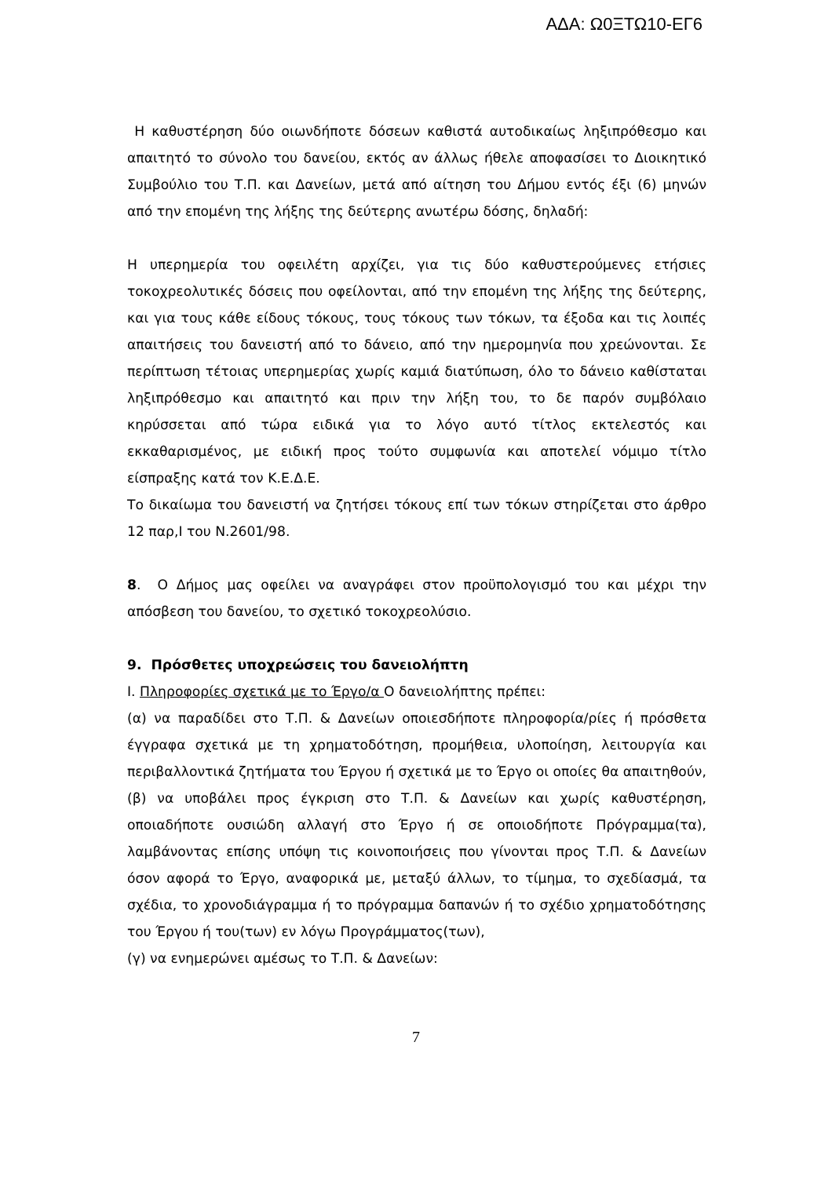ΑΔΑ: Ω0ΞΤΩ10-ΕΓ6
Η καθυστέρηση δύο οιωνδήποτε δόσεων καθιστά αυτοδικαίως ληξιπρόθεσμο και απαιτητό το σύνολο του δανείου, εκτός αν άλλως ήθελε αποφασίσει το Διοικητικό Συμβούλιο του Τ.Π. και Δανείων, μετά από αίτηση του Δήμου εντός έξι (6) μηνών από την επομένη της λήξης της δεύτερης ανωτέρω δόσης, δηλαδή:
Η υπερημερία του οφειλέτη αρχίζει, για τις δύο καθυστερούμενες ετήσιες τοκοχρεολυτικές δόσεις που οφείλονται, από την επομένη της λήξης της δεύτερης, και για τους κάθε είδους τόκους, τους τόκους των τόκων, τα έξοδα και τις λοιπές απαιτήσεις του δανειστή από το δάνειο, από την ημερομηνία που χρεώνονται. Σε περίπτωση τέτοιας υπερημερίας χωρίς καμιά διατύπωση, όλο το δάνειο καθίσταται ληξιπρόθεσμο και απαιτητό και πριν την λήξη του, το δε παρόν συμβόλαιο κηρύσσεται από τώρα ειδικά για το λόγο αυτό τίτλος εκτελεστός και εκκαθαρισμένος, με ειδική προς τούτο συμφωνία και αποτελεί νόμιμο τίτλο είσπραξης κατά τον Κ.Ε.Δ.Ε.
Το δικαίωμα του δανειστή να ζητήσει τόκους επί των τόκων στηρίζεται στο άρθρο 12 παρ,Ι του Ν.2601/98.
8. Ο Δήμος μας οφείλει να αναγράφει στον προϋπολογισμό του και μέχρι την απόσβεση του δανείου, το σχετικό τοκοχρεολύσιο.
9. Πρόσθετες υποχρεώσεις του δανειολήπτη
Ι. Πληροφορίες σχετικά με το Έργο/α Ο δανειολήπτης πρέπει:
(α) να παραδίδει στο Τ.Π. & Δανείων οποιεσδήποτε πληροφορία/ρίες ή πρόσθετα έγγραφα σχετικά με τη χρηματοδότηση, προμήθεια, υλοποίηση, λειτουργία και περιβαλλοντικά ζητήματα του Έργου ή σχετικά με το Έργο οι οποίες θα απαιτηθούν,
(β) να υποβάλει προς έγκριση στο Τ.Π. & Δανείων και χωρίς καθυστέρηση, οποιαδήποτε ουσιώδη αλλαγή στο Έργο ή σε οποιοδήποτε Πρόγραμμα(τα), λαμβάνοντας επίσης υπόψη τις κοινοποιήσεις που γίνονται προς Τ.Π. & Δανείων όσον αφορά το Έργο, αναφορικά με, μεταξύ άλλων, το τίμημα, το σχεδίασμά, τα σχέδια, το χρονοδιάγραμμα ή το πρόγραμμα δαπανών ή το σχέδιο χρηματοδότησης του Έργου ή του(των) εν λόγω Προγράμματος(των),
(γ) να ενημερώνει αμέσως το Τ.Π. & Δανείων:
7